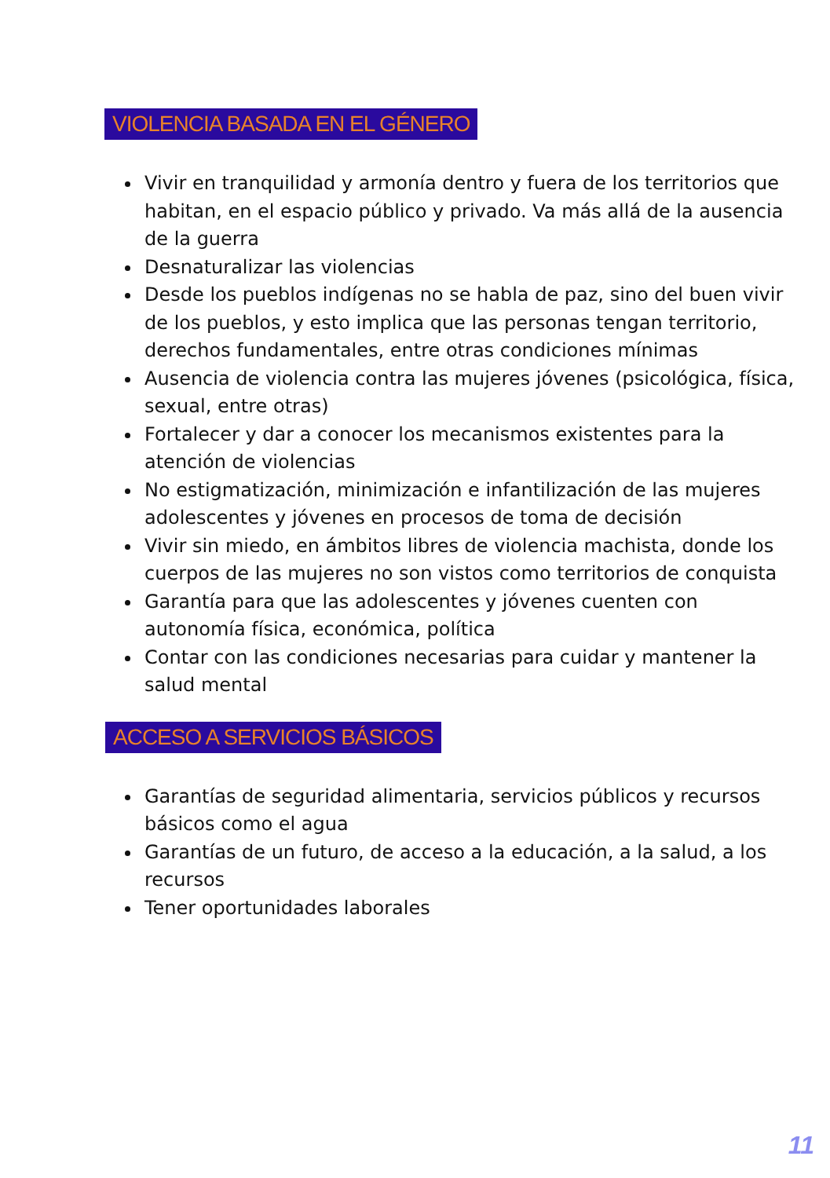VIOLENCIA BASADA EN EL GÉNERO
Vivir en tranquilidad y armonía dentro y fuera de los territorios que habitan, en el espacio público y privado. Va más allá de la ausencia de la guerra
Desnaturalizar las violencias
Desde los pueblos indígenas no se habla de paz, sino del buen vivir de los pueblos, y esto implica que las personas tengan territorio, derechos fundamentales, entre otras condiciones mínimas
Ausencia de violencia contra las mujeres jóvenes (psicológica, física, sexual, entre otras)
Fortalecer y dar a conocer los mecanismos existentes para la atención de violencias
No estigmatización, minimización e infantilización de las mujeres adolescentes y jóvenes en procesos de toma de decisión
Vivir sin miedo, en ámbitos libres de violencia machista, donde los cuerpos de las mujeres no son vistos como territorios de conquista
Garantía para que las adolescentes y jóvenes cuenten con autonomía física, económica, política
Contar con las condiciones necesarias para cuidar y mantener la salud mental
ACCESO A SERVICIOS BÁSICOS
Garantías de seguridad alimentaria, servicios públicos y recursos básicos como el agua
Garantías de un futuro, de acceso a la educación, a la salud, a los recursos
Tener oportunidades laborales
11